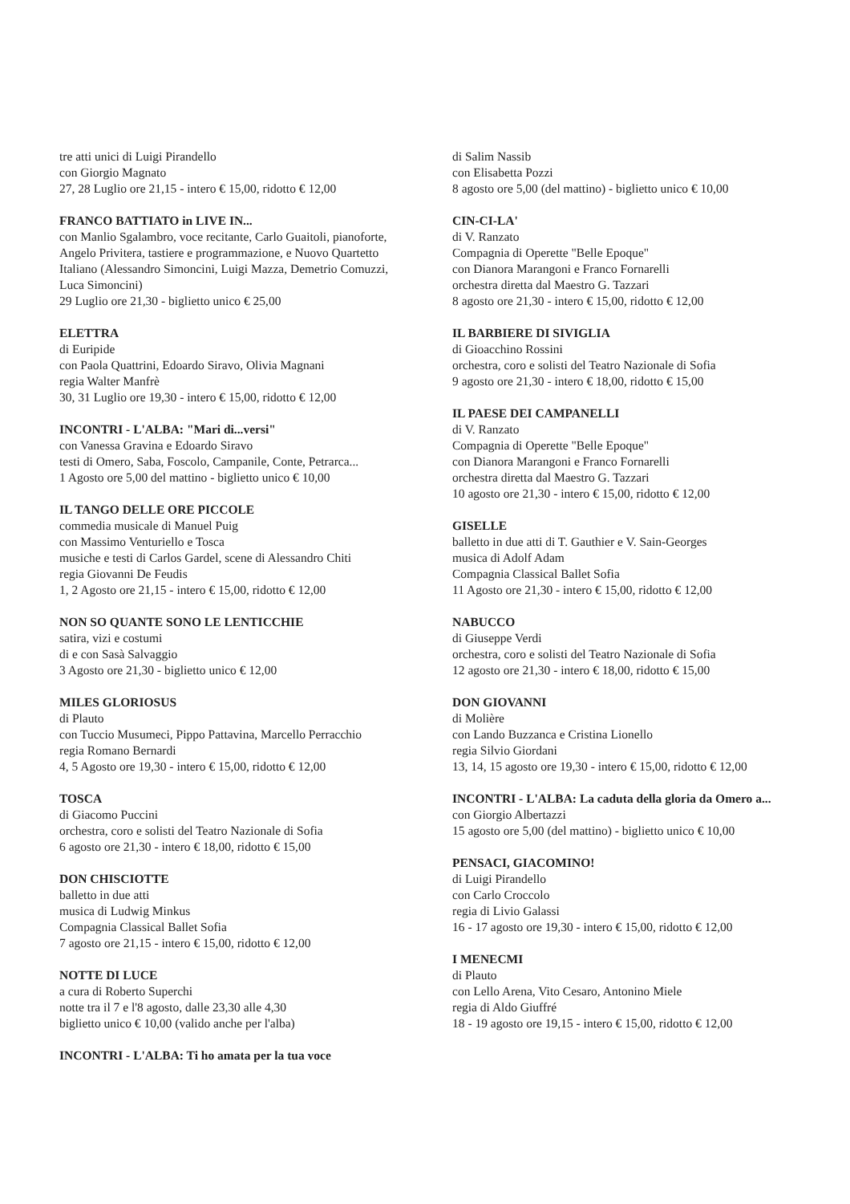tre atti unici di Luigi Pirandello
con Giorgio Magnato
27, 28 Luglio ore 21,15 - intero € 15,00, ridotto € 12,00
FRANCO BATTIATO in LIVE IN...
con Manlio Sgalambro, voce recitante, Carlo Guaitoli, pianoforte, Angelo Privitera, tastiere e programmazione, e Nuovo Quartetto Italiano (Alessandro Simoncini, Luigi Mazza, Demetrio Comuzzi, Luca Simoncini)
29 Luglio ore 21,30 - biglietto unico € 25,00
ELETTRA
di Euripide
con Paola Quattrini, Edoardo Siravo, Olivia Magnani
regia Walter Manfrè
30, 31 Luglio ore 19,30 - intero € 15,00, ridotto € 12,00
INCONTRI - L'ALBA: "Mari di...versi"
con Vanessa Gravina e Edoardo Siravo
testi di Omero, Saba, Foscolo, Campanile, Conte, Petrarca...
1 Agosto ore 5,00 del mattino - biglietto unico € 10,00
IL TANGO DELLE ORE PICCOLE
commedia musicale di Manuel Puig
con Massimo Venturiello e Tosca
musiche e testi di Carlos Gardel, scene di Alessandro Chiti
regia Giovanni De Feudis
1, 2 Agosto ore 21,15 - intero € 15,00, ridotto € 12,00
NON SO QUANTE SONO LE LENTICCHIE
satira, vizi e costumi
di e con Sasà Salvaggio
3 Agosto ore 21,30 - biglietto unico € 12,00
MILES GLORIOSUS
di Plauto
con Tuccio Musumeci, Pippo Pattavina, Marcello Perracchio
regia Romano Bernardi
4, 5 Agosto ore 19,30 - intero € 15,00, ridotto € 12,00
TOSCA
di Giacomo Puccini
orchestra, coro e solisti del Teatro Nazionale di Sofia
6 agosto ore 21,30 - intero € 18,00, ridotto € 15,00
DON CHISCIOTTE
balletto in due atti
musica di Ludwig Minkus
Compagnia Classical Ballet Sofia
7 agosto ore 21,15 - intero € 15,00, ridotto € 12,00
NOTTE DI LUCE
a cura di Roberto Superchi
notte tra il 7 e l'8 agosto, dalle 23,30 alle 4,30
biglietto unico € 10,00 (valido anche per l'alba)
INCONTRI - L'ALBA: Ti ho amata per la tua voce
di Salim Nassib
con Elisabetta Pozzi
8 agosto ore 5,00 (del mattino) - biglietto unico € 10,00
CIN-CI-LA'
di V. Ranzato
Compagnia di Operette "Belle Epoque"
con Dianora Marangoni e Franco Fornarelli
orchestra diretta dal Maestro G. Tazzari
8 agosto ore 21,30 - intero € 15,00, ridotto € 12,00
IL BARBIERE DI SIVIGLIA
di Gioacchino Rossini
orchestra, coro e solisti del Teatro Nazionale di Sofia
9 agosto ore 21,30 - intero € 18,00, ridotto € 15,00
IL PAESE DEI CAMPANELLI
di V. Ranzato
Compagnia di Operette "Belle Epoque"
con Dianora Marangoni e Franco Fornarelli
orchestra diretta dal Maestro G. Tazzari
10 agosto ore 21,30 - intero € 15,00, ridotto € 12,00
GISELLE
balletto in due atti di T. Gauthier e V. Sain-Georges
musica di Adolf Adam
Compagnia Classical Ballet Sofia
11 Agosto ore 21,30 - intero € 15,00, ridotto € 12,00
NABUCCO
di Giuseppe Verdi
orchestra, coro e solisti del Teatro Nazionale di Sofia
12 agosto ore 21,30 - intero € 18,00, ridotto € 15,00
DON GIOVANNI
di Molière
con Lando Buzzanca e Cristina Lionello
regia Silvio Giordani
13, 14, 15 agosto ore 19,30 - intero € 15,00, ridotto € 12,00
INCONTRI - L'ALBA: La caduta della gloria da Omero a...
con Giorgio Albertazzi
15 agosto ore 5,00 (del mattino) - biglietto unico € 10,00
PENSACI, GIACOMINO!
di Luigi Pirandello
con Carlo Croccolo
regia di Livio Galassi
16 - 17 agosto ore 19,30 - intero € 15,00, ridotto € 12,00
I MENECMI
di Plauto
con Lello Arena, Vito Cesaro, Antonino Miele
regia di Aldo Giuffré
18 - 19 agosto ore 19,15 - intero € 15,00, ridotto € 12,00